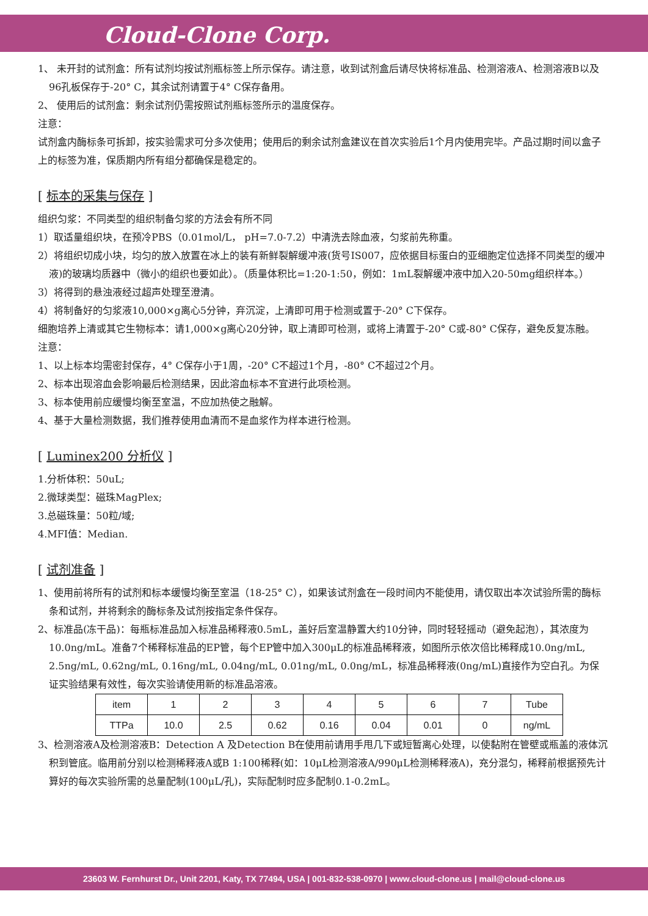Cloud-Clone Corp.
1、 未开封的试剂盒：所有试剂均按试剂瓶标签上所示保存。请注意，收到试剂盒后请尽快将标准品、检测溶液A、检测溶液B以及96孔板保存于-20° C，其余试剂请置于4° C保存备用。
2、 使用后的试剂盒：剩余试剂仍需按照试剂瓶标签所示的温度保存。
注意：
试剂盒内酶标条可拆卸，按实验需求可分多次使用；使用后的剩余试剂盒建议在首次实验后1个月内使用完毕。产品过期时间以盒子上的标签为准，保质期内所有组分都确保是稳定的。
[ 标本的采集与保存 ]
组织匀浆：不同类型的组织制备匀浆的方法会有所不同
1）取适量组织块，在预冷PBS（0.01mol/L， pH=7.0-7.2）中清洗去除血液，匀浆前先称重。
2）将组织切成小块，均匀的放入放置在冰上的装有新鲜裂解缓冲液(货号IS007，应依据目标蛋白的亚细胞定位选择不同类型的缓冲液)的玻璃均质器中（微小的组织也要如此）。（质量体积比=1:20-1:50，例如：1mL裂解缓冲液中加入20-50mg组织样本。）
3）将得到的悬浊液经过超声处理至澄清。
4）将制备好的匀浆液10,000×g离心5分钟，弃沉淀，上清即可用于检测或置于-20° C下保存。
细胞培养上清或其它生物标本：请1,000×g离心20分钟，取上清即可检测，或将上清置于-20° C或-80° C保存，避免反复冻融。
注意：
1、以上标本均需密封保存，4° C保存小于1周，-20° C不超过1个月，-80° C不超过2个月。
2、标本出现溶血会影响最后检测结果，因此溶血标本不宜进行此项检测。
3、标本使用前应缓慢均衡至室温，不应加热使之融解。
4、基于大量检测数据，我们推荐使用血清而不是血浆作为样本进行检测。
[ Luminex200 分析仪 ]
1.分析体积：50uL;
2.微球类型：磁珠MagPlex;
3.总磁珠量：50粒/域;
4.MFI值：Median.
[ 试剂准备 ]
1、使用前将所有的试剂和标本缓慢均衡至室温（18-25° C），如果该试剂盒在一段时间内不能使用，请仅取出本次试验所需的酶标条和试剂，并将剩余的酶标条及试剂按指定条件保存。
2、标准品(冻干品)：每瓶标准品加入标准品稀释液0.5mL，盖好后室温静置大约10分钟，同时轻轻摇动（避免起泡），其浓度为10.0ng/mL。准备7个稀释标准品的EP管，每个EP管中加入300μL的标准品稀释液，如图所示依次倍比稀释成10.0ng/mL, 2.5ng/mL, 0.62ng/mL, 0.16ng/mL, 0.04ng/mL, 0.01ng/mL, 0.0ng/mL，标准品稀释液(0ng/mL)直接作为空白孔。为保证实验结果有效性，每次实验请使用新的标准品溶液。
| item | 1 | 2 | 3 | 4 | 5 | 6 | 7 | Tube |
| TTPa | 10.0 | 2.5 | 0.62 | 0.16 | 0.04 | 0.01 | 0 | ng/mL |
3、检测溶液A及检测溶液B：Detection A 及Detection B在使用前请用手甩几下或短暂离心处理，以使黏附在管壁或瓶盖的液体沉积到管底。临用前分别以检测稀释液A或B 1:100稀释(如：10μL检测溶液A/990μL检测稀释液A)，充分混匀，稀释前根据预先计算好的每次实验所需的总量配制(100μL/孔)，实际配制时应多配制0.1-0.2mL。
23603 W. Fernhurst Dr., Unit 2201, Katy, TX 77494, USA | 001-832-538-0970 | www.cloud-clone.us | mail@cloud-clone.us